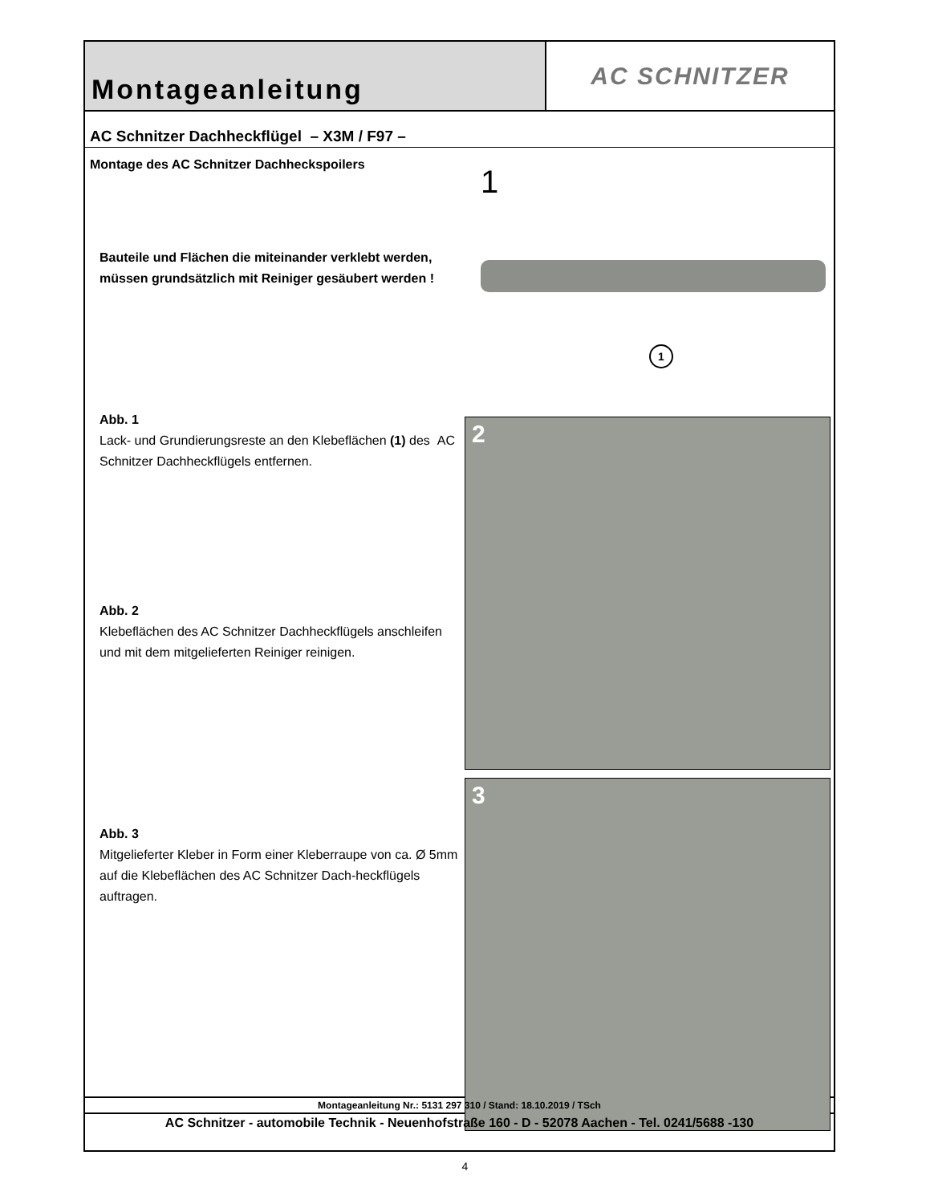Montageanleitung
AC SCHNITZER
AC Schnitzer Dachheckflügel – X3M / F97 –
Montage des AC Schnitzer Dachheckspoilers
Bauteile und Flächen die miteinander verklebt werden, müssen grundsätzlich mit Reiniger gesäubert werden !
Abb. 1
Lack- und Grundierungsreste an den Klebeflächen (1) des AC Schnitzer Dachheckflügels entfernen.
Abb. 2
Klebeflächen des AC Schnitzer Dachheckflügels anschleifen und mit dem mitgelieferten Reiniger reinigen.
Abb. 3
Mitgelieferter Kleber in Form einer Kleberraupe von ca. Ø 5mm auf die Klebeflächen des AC Schnitzer Dach-heckflügels auftragen.
1
1
2
3
Montageanleitung Nr.: 5131 297 310 / Stand: 18.10.2019 / TSch
AC Schnitzer - automobile Technik - Neuenhofstraße 160 - D - 52078 Aachen - Tel. 0241/5688 -130
4